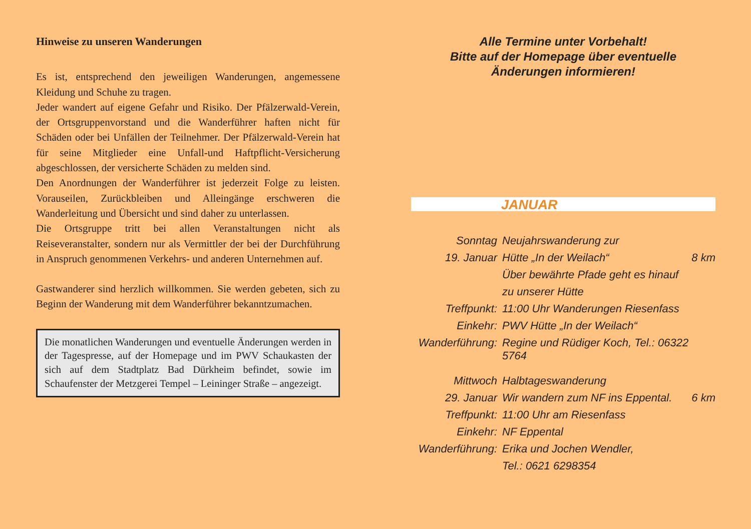Hinweise zu unseren Wanderungen
Es ist, entsprechend den jeweiligen Wanderungen, angemessene Kleidung und Schuhe zu tragen.
Jeder wandert auf eigene Gefahr und Risiko. Der Pfälzerwald-Verein, der Ortsgruppenvorstand und die Wanderführer haften nicht für Schäden oder bei Unfällen der Teilnehmer. Der Pfälzerwald-Verein hat für seine Mitglieder eine Unfall-und Haftpflicht-Versicherung abgeschlossen, der versicherte Schäden zu melden sind.
Den Anordnungen der Wanderführer ist jederzeit Folge zu leisten. Vorauseilen, Zurückbleiben und Alleingänge erschweren die Wanderleitung und Übersicht und sind daher zu unterlassen.
Die Ortsgruppe tritt bei allen Veranstaltungen nicht als Reiseveranstalter, sondern nur als Vermittler der bei der Durchführung in Anspruch genommenen Verkehrs- und anderen Unternehmen auf.
Gastwanderer sind herzlich willkommen. Sie werden gebeten, sich zu Beginn der Wanderung mit dem Wanderführer bekanntzumachen.
Die monatlichen Wanderungen und eventuelle Änderungen werden in der Tagespresse, auf der Homepage und im PWV Schaukasten der sich auf dem Stadtplatz Bad Dürkheim befindet, sowie im Schaufenster der Metzgerei Tempel – Leininger Straße – angezeigt.
Alle Termine unter Vorbehalt!
Bitte auf der Homepage über eventuelle
Änderungen informieren!
JANUAR
| Sonntag | Neujahrswanderung zur | |
| 19. Januar | Hütte „In der Weilach“ | 8 km |
| | Über bewährte Pfade geht es hinauf | |
| | zu unserer Hütte | |
| Treffpunkt: | 11:00 Uhr Wanderungen Riesenfass | |
| Einkehr: | PWV Hütte „In der Weilach“ | |
| Wanderführung: | Regine und Rüdiger Koch, Tel.: 06322 5764 | |
| Mittwoch | Halbtageswanderung | |
| 29. Januar | Wir wandern zum NF ins Eppental. | 6 km |
| Treffpunkt: | 11:00 Uhr am Riesenfass | |
| Einkehr: | NF Eppental | |
| Wanderführung: | Erika und Jochen Wendler, | |
| | Tel.: 0621 6298354 | |